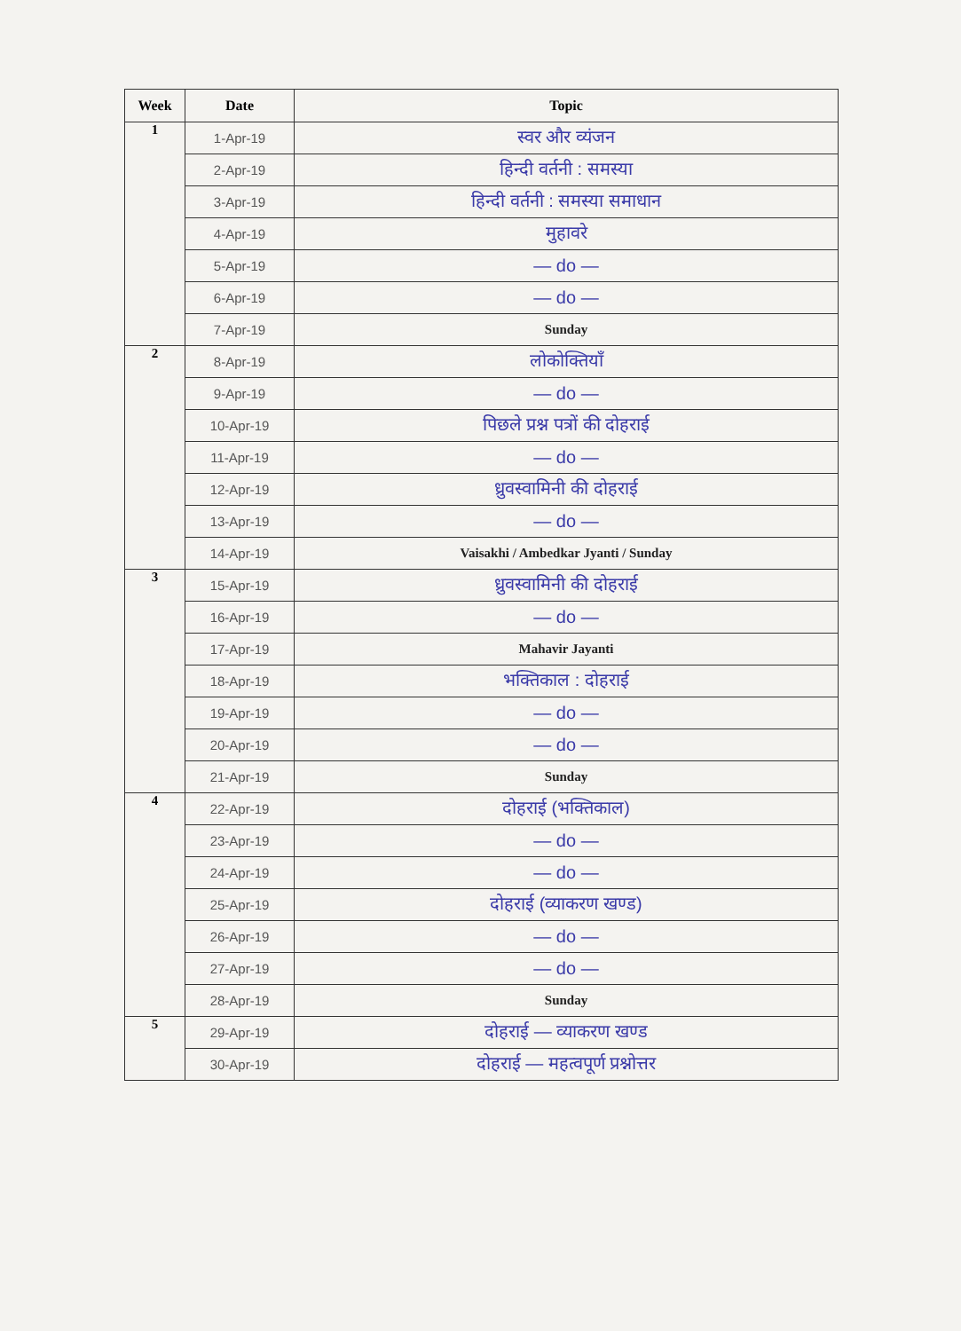| Week | Date | Topic |
| --- | --- | --- |
| 1 | 1-Apr-19 | स्वर और व्यंजन |
| | 2-Apr-19 | हिन्दी वर्तनी : समस्या |
| | 3-Apr-19 | हिन्दी वर्तनी : समस्या समाधान |
| | 4-Apr-19 | मुहावरे |
| | 5-Apr-19 | — do — |
| | 6-Apr-19 | — do — |
| | 7-Apr-19 | Sunday |
| 2 | 8-Apr-19 | लोकोक्तियाँ |
| | 9-Apr-19 | — do — |
| | 10-Apr-19 | पिछले प्रश्न पत्रों की दोहराई |
| | 11-Apr-19 | — do — |
| | 12-Apr-19 | ध्रुवस्वामिनी की दोहराई |
| | 13-Apr-19 | — do — |
| | 14-Apr-19 | Vaisakhi / Ambedkar Jyanti / Sunday |
| 3 | 15-Apr-19 | ध्रुवस्वामिनी की दोहराई |
| | 16-Apr-19 | — do — |
| | 17-Apr-19 | Mahavir Jayanti |
| | 18-Apr-19 | भक्तिकाल : दोहराई |
| | 19-Apr-19 | — do — |
| | 20-Apr-19 | — do — |
| | 21-Apr-19 | Sunday |
| 4 | 22-Apr-19 | दोहराई (भक्तिकाल) |
| | 23-Apr-19 | — do — |
| | 24-Apr-19 | — do — |
| | 25-Apr-19 | दोहराई (व्याकरण खण्ड) |
| | 26-Apr-19 | — do — |
| | 27-Apr-19 | — do — |
| | 28-Apr-19 | Sunday |
| 5 | 29-Apr-19 | दोहराई — व्याकरण खण्ड |
| | 30-Apr-19 | दोहराई — महत्वपूर्ण प्रश्नोत्तर |